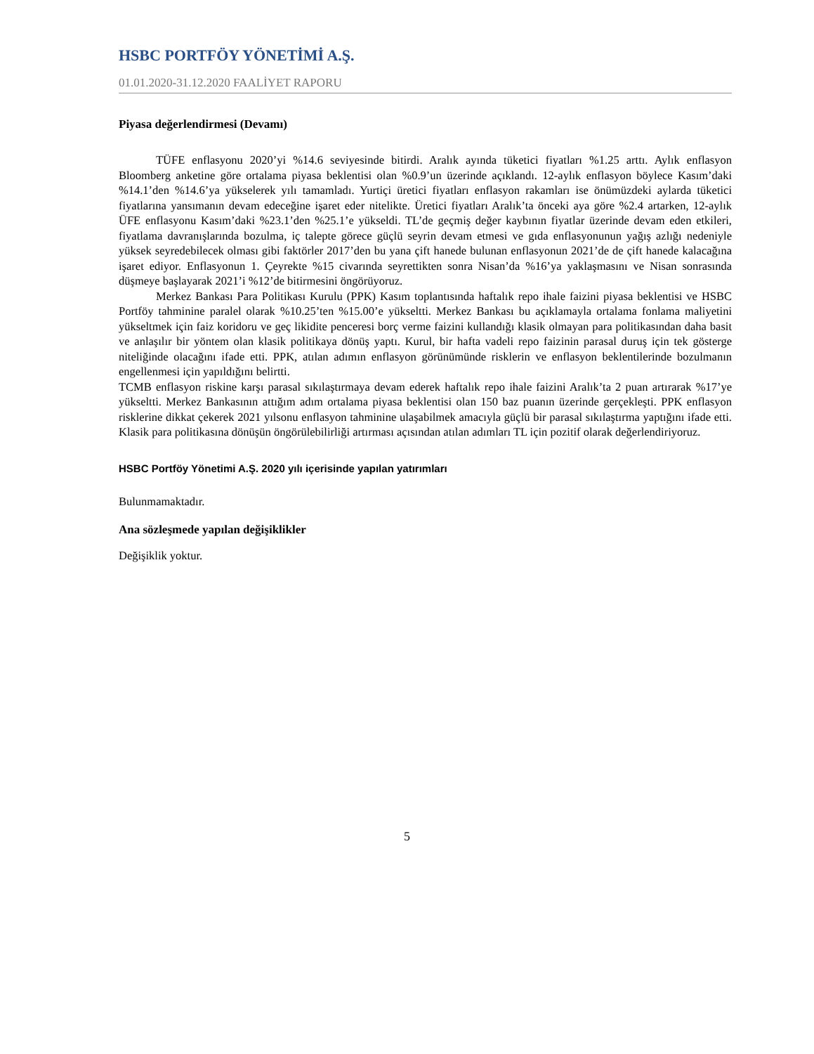HSBC PORTFÖY YÖNETİMİ A.Ş.
01.01.2020-31.12.2020 FAALİYET RAPORU
Piyasa değerlendirmesi (Devamı)
TÜFE enflasyonu 2020’yi %14.6 seviyesinde bitirdi. Aralık ayında tüketici fiyatları %1.25 arttı. Aylık enflasyon Bloomberg anketine göre ortalama piyasa beklentisi olan %0.9’un üzerinde açıklandı. 12-aylık enflasyon böylece Kasım’daki %14.1’den %14.6’ya yükselerek yılı tamamladı. Yurtiçi üretici fiyatları enflasyon rakamları ise önümüzdeki aylarda tüketici fiyatlarına yansımanın devam edeceğine işaret eder nitelikte. Üretici fiyatları Aralık’ta önceki aya göre %2.4 artarken, 12-aylık ÜFE enflasyonu Kasım’daki %23.1’den %25.1’e yükseldi. TL’de geçmiş değer kaybının fiyatlar üzerinde devam eden etkileri, fiyatlama davranışlarında bozulma, iç talepte görece güçlü seyrin devam etmesi ve gıda enflasyonunun yağış azlığı nedeniyle yüksek seyredebilecek olması gibi faktörler 2017’den bu yana çift hanede bulunan enflasyonun 2021’de de çift hanede kalacağına işaret ediyor. Enflasyonun 1. Çeyrekte %15 civarında seyrettikten sonra Nisan’da %16’ya yaklaşmasını ve Nisan sonrasında düşmeye başlayarak 2021’i %12’de bitirmesini öngörüyoruz.
Merkez Bankası Para Politikası Kurulu (PPK) Kasım toplantısında haftalık repo ihale faizini piyasa beklentisi ve HSBC Portföy tahminine paralel olarak %10.25’ten %15.00’e yükseltti. Merkez Bankası bu açıklamayla ortalama fonlama maliyetini yükseltmek için faiz koridoru ve geç likidite penceresi borç verme faizini kullandığı klasik olmayan para politikasından daha basit ve anlaşılır bir yöntem olan klasik politikaya dönüş yaptı. Kurul, bir hafta vadeli repo faizinin parasal duruş için tek gösterge niteliğinde olacağını ifade etti. PPK, atılan adımın enflasyon görünümünde risklerin ve enflasyon beklentilerinde bozulmanın engellenmesi için yapıldığını belirtti.
TCMB enflasyon riskine karşı parasal sıkılaştırmaya devam ederek haftalık repo ihale faizini Aralık’ta 2 puan artırarak %17’ye yükseltti. Merkez Bankasının attığım adım ortalama piyasa beklentisi olan 150 baz puanın üzerinde gerçekleşti. PPK enflasyon risklerine dikkat çekerek 2021 yılsonu enflasyon tahminine ulaşabilmek amacıyla güçlü bir parasal sıkılaştırma yaptığını ifade etti. Klasik para politikasına dönüşün öngörülebilirliği artırması açısından atılan adımları TL için pozitif olarak değerlendiriyoruz.
HSBC Portföy Yönetimi A.Ş. 2020 yılı içerisinde yapılan yatırımları
Bulunmamaktadır.
Ana sözleşmede yapılan değişiklikler
Değişiklik yoktur.
5